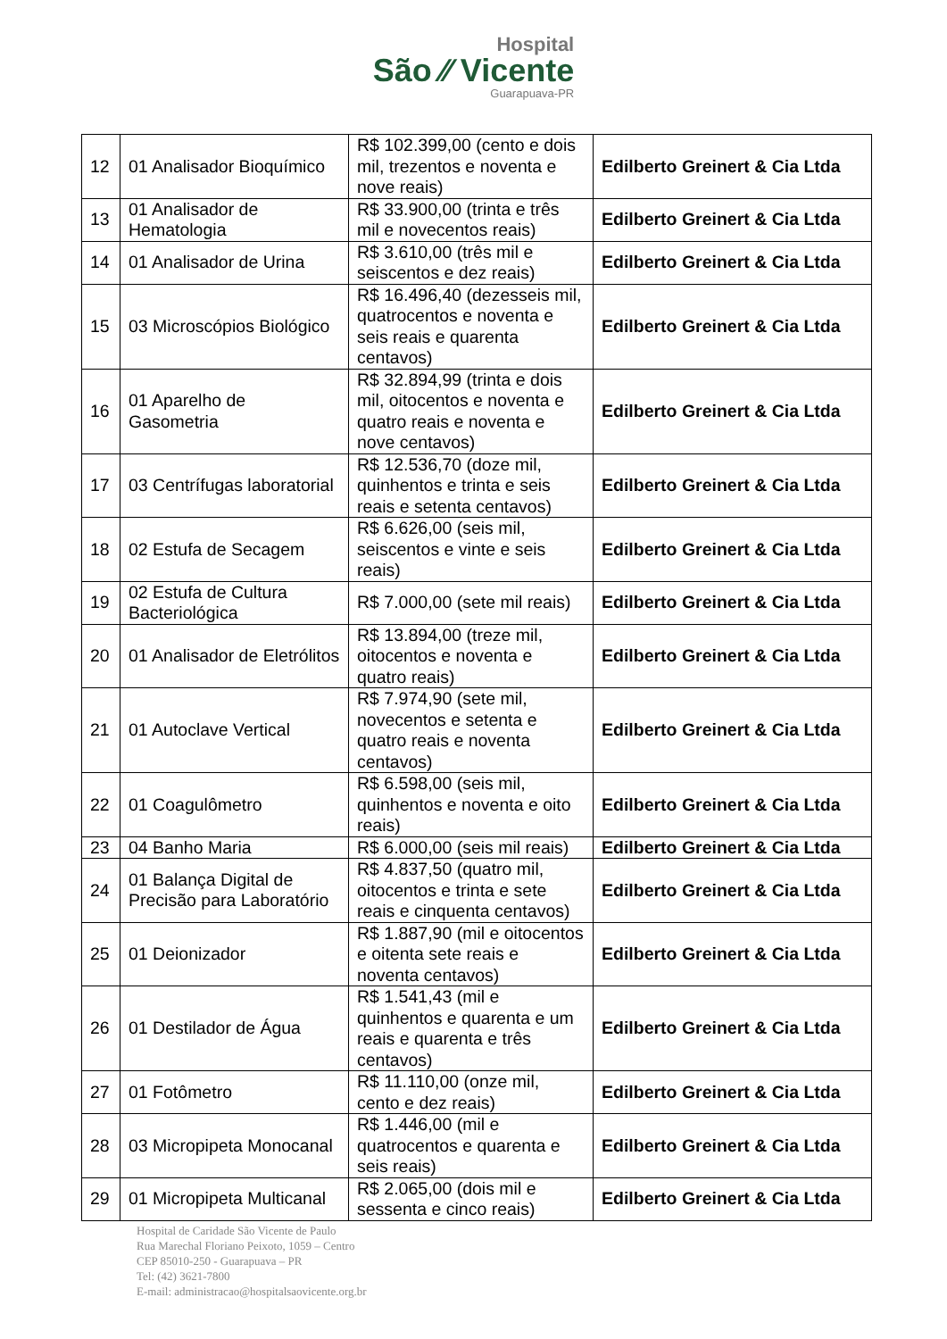Hospital
São ⁄⁄ Vicente
Guarapuava-PR
| 12 | 01 Analisador Bioquímico | R$ 102.399,00 (cento e dois mil, trezentos e noventa e nove reais) | Edilberto Greinert & Cia Ltda |
| 13 | 01 Analisador de Hematologia | R$ 33.900,00 (trinta e três mil e novecentos reais) | Edilberto Greinert & Cia Ltda |
| 14 | 01 Analisador de Urina | R$ 3.610,00 (três mil e seiscentos e dez reais) | Edilberto Greinert & Cia Ltda |
| 15 | 03 Microscópios Biológico | R$ 16.496,40 (dezesseis mil, quatrocentos e noventa e seis reais e quarenta centavos) | Edilberto Greinert & Cia Ltda |
| 16 | 01 Aparelho de Gasometria | R$ 32.894,99 (trinta e dois mil, oitocentos e noventa e quatro reais e noventa e nove centavos) | Edilberto Greinert & Cia Ltda |
| 17 | 03 Centrífugas laboratorial | R$ 12.536,70 (doze mil, quinhentos e trinta e seis reais e setenta centavos) | Edilberto Greinert & Cia Ltda |
| 18 | 02 Estufa de Secagem | R$ 6.626,00 (seis mil, seiscentos e vinte e seis reais) | Edilberto Greinert & Cia Ltda |
| 19 | 02 Estufa de Cultura Bacteriológica | R$ 7.000,00 (sete mil reais) | Edilberto Greinert & Cia Ltda |
| 20 | 01 Analisador de Eletrólitos | R$ 13.894,00 (treze mil, oitocentos e noventa e quatro reais) | Edilberto Greinert & Cia Ltda |
| 21 | 01 Autoclave Vertical | R$ 7.974,90 (sete mil, novecentos e setenta e quatro reais e noventa centavos) | Edilberto Greinert & Cia Ltda |
| 22 | 01 Coagulômetro | R$ 6.598,00 (seis mil, quinhentos e noventa e oito reais) | Edilberto Greinert & Cia Ltda |
| 23 | 04 Banho Maria | R$ 6.000,00 (seis mil reais) | Edilberto Greinert & Cia Ltda |
| 24 | 01 Balança Digital de Precisão para Laboratório | R$ 4.837,50 (quatro mil, oitocentos e trinta e sete reais e cinquenta centavos) | Edilberto Greinert & Cia Ltda |
| 25 | 01 Deionizador | R$ 1.887,90 (mil e oitocentos e oitenta sete reais e noventa centavos) | Edilberto Greinert & Cia Ltda |
| 26 | 01 Destilador de Água | R$ 1.541,43 (mil e quinhentos e quarenta e um reais e quarenta e três centavos) | Edilberto Greinert & Cia Ltda |
| 27 | 01 Fotômetro | R$ 11.110,00 (onze mil, cento e dez reais) | Edilberto Greinert & Cia Ltda |
| 28 | 03 Micropipeta Monocanal | R$ 1.446,00 (mil e quatrocentos e quarenta e seis reais) | Edilberto Greinert & Cia Ltda |
| 29 | 01 Micropipeta Multicanal | R$ 2.065,00 (dois mil e sessenta e cinco reais) | Edilberto Greinert & Cia Ltda |
Hospital de Caridade São Vicente de Paulo
Rua Marechal Floriano Peixoto, 1059 – Centro
CEP 85010-250 - Guarapuava – PR
Tel: (42) 3621-7800
E-mail: administracao@hospitalsaovicente.org.br